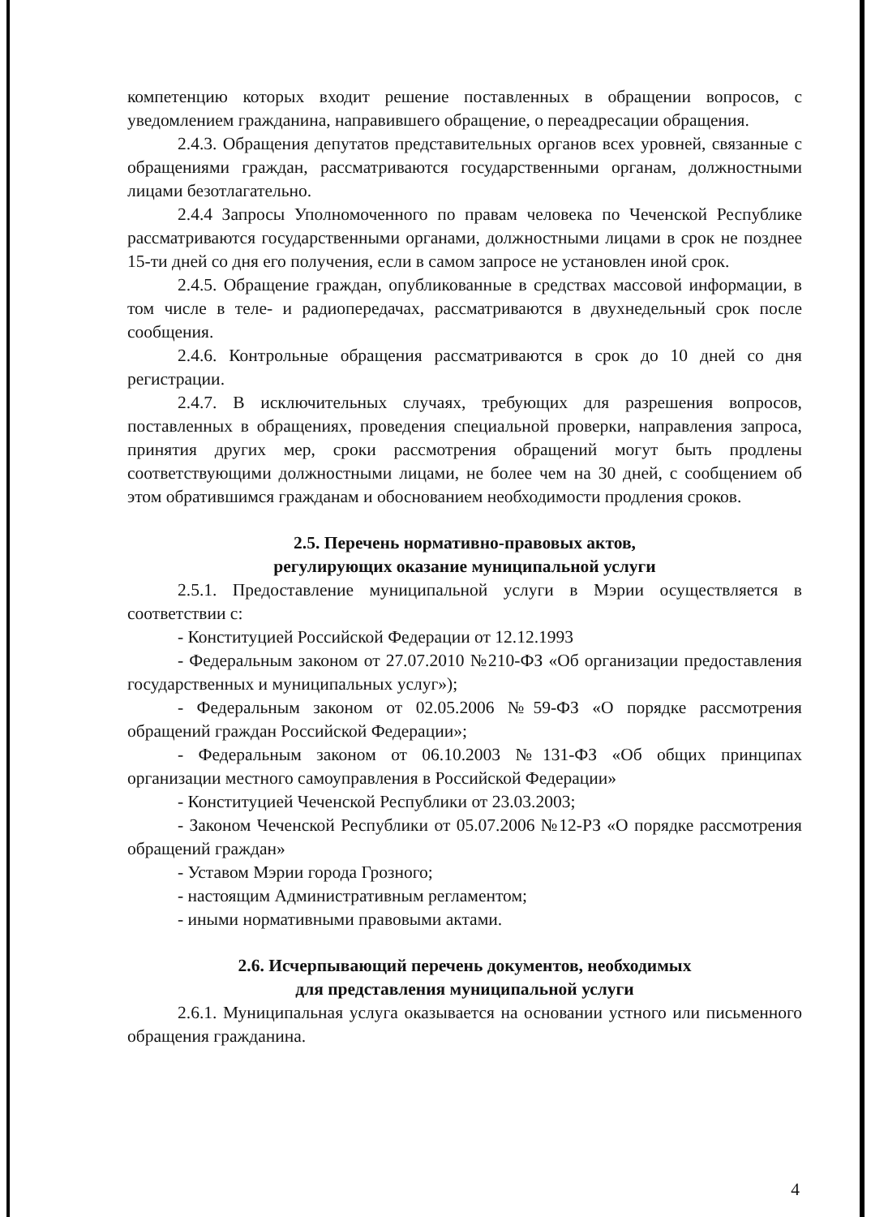компетенцию которых входит решение поставленных в обращении вопросов, с уведомлением гражданина, направившего обращение, о переадресации обращения.
2.4.3. Обращения депутатов представительных органов всех уровней, связанные с обращениями граждан, рассматриваются государственными органам, должностными лицами безотлагательно.
2.4.4 Запросы Уполномоченного по правам человека по Чеченской Республике рассматриваются государственными органами, должностными лицами в срок не позднее 15-ти дней со дня его получения, если в самом запросе не установлен иной срок.
2.4.5. Обращение граждан, опубликованные в средствах массовой информации, в том числе в теле- и радиопередачах, рассматриваются в двухнедельный срок после сообщения.
2.4.6. Контрольные обращения рассматриваются в срок до 10 дней со дня регистрации.
2.4.7. В исключительных случаях, требующих для разрешения вопросов, поставленных в обращениях, проведения специальной проверки, направления запроса, принятия других мер, сроки рассмотрения обращений могут быть продлены соответствующими должностными лицами, не более чем на 30 дней, с сообщением об этом обратившимся гражданам и обоснованием необходимости продления сроков.
2.5. Перечень нормативно-правовых актов,
регулирующих оказание муниципальной услуги
2.5.1. Предоставление муниципальной услуги в Мэрии осуществляется в соответствии с:
- Конституцией Российской Федерации от 12.12.1993
- Федеральным законом от 27.07.2010 №210-ФЗ «Об организации предоставления государственных и муниципальных услуг»);
- Федеральным законом от 02.05.2006 №59-ФЗ «О порядке рассмотрения обращений граждан Российской Федерации»;
- Федеральным законом от 06.10.2003 №131-ФЗ «Об общих принципах организации местного самоуправления в Российской Федерации»
- Конституцией Чеченской Республики от 23.03.2003;
- Законом Чеченской Республики от 05.07.2006 №12-РЗ «О порядке рассмотрения обращений граждан»
- Уставом Мэрии города Грозного;
- настоящим Административным регламентом;
- иными нормативными правовыми актами.
2.6. Исчерпывающий перечень документов, необходимых
для представления муниципальной услуги
2.6.1. Муниципальная услуга оказывается на основании устного или письменного обращения гражданина.
4